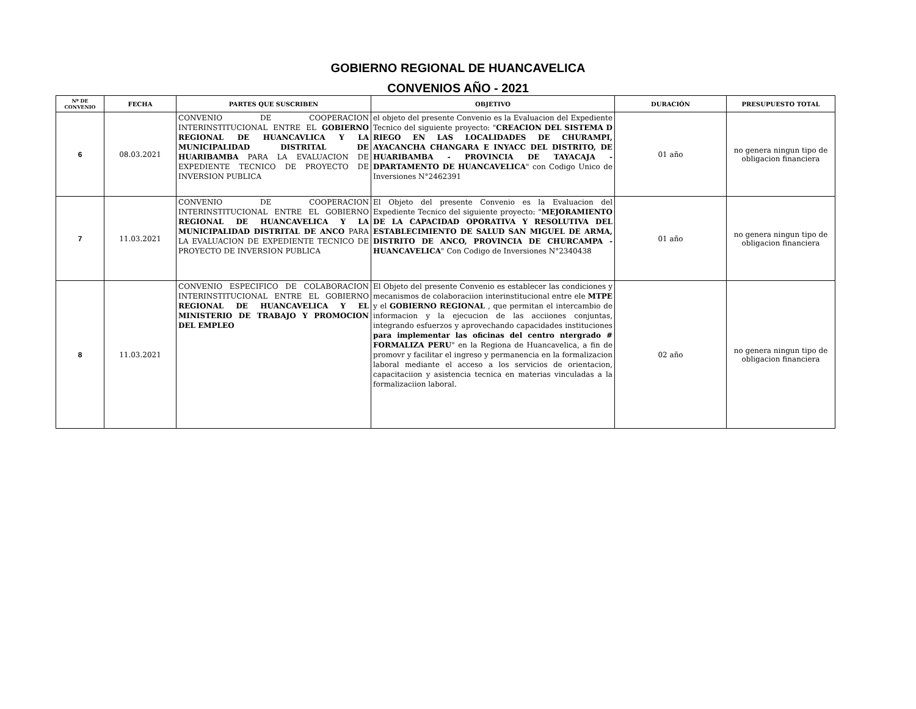GOBIERNO REGIONAL DE HUANCAVELICA
CONVENIOS AÑO - 2021
| Nº DE CONVENIO | FECHA | PARTES QUE SUSCRIBEN | OBJETIVO | DURACIÓN | PRESUPUESTO TOTAL |
| --- | --- | --- | --- | --- | --- |
| 6 | 08.03.2021 | CONVENIO DE COOPERACION INTERINSTITUCIONAL ENTRE EL GOBIERNO REGIONAL DE HUANCAVLICA Y LA MUNICIPALIDAD DISTRITAL DE HUARIBAMBA PARA LA EVALUACION DE EXPEDIENTE TECNICO DE PROYECTO DE INVERSION PUBLICA | el objeto del presente Convenio es la Evaluacion del Expediente Tecnico del siguiente proyecto: " CREACION DEL SISTEMA D RIEGO EN LAS LOCALIDADES DE CHURAMPI, AYACANCHA CHANGARA E INYACC DEL DISTRITO, DE HUARIBAMBA - PROVINCIA DE TAYACAJA - DPARTAMENTO DE HUANCAVELICA " con Codigo Unico de Inversiones N°2462391 | 01 año | no genera ningun tipo de obligacion financiera |
| 7 | 11.03.2021 | CONVENIO DE COOPERACION INTERINSTITUCIONAL ENTRE EL GOBIERNO REGIONAL DE HUANCAVELICA Y LA MUNICIPALIDAD DISTRITAL DE ANCO PARA LA EVALUACION DE EXPEDIENTE TECNICO DE PROYECTO DE INVERSION PUBLICA | El Objeto del presente Convenio es la Evaluacion del Expediente Tecnico del siguiente proyecto: " MEJORAMIENTO DE LA CAPACIDAD OPORATIVA Y RESOLUTIVA DEL ESTABLECIMIENTO DE SALUD SAN MIGUEL DE ARMA, DISTRITO DE ANCO, PROVINCIA DE CHURCAMPA - HUANCAVELICA " Con Codigo de Inversiones N°2340438 | 01 año | no genera ningun tipo de obligacion financiera |
| 8 | 11.03.2021 | CONVENIO ESPECIFICO DE COLABORACION INTERINSTITUCIONAL ENTRE EL GOBIERNO REGIONAL DE HUANCAVELICA Y EL MINISTERIO DE TRABAJO Y PROMOCION DEL EMPLEO | El Objeto del presente Convenio es establecer las condiciones y mecanismos de colaboraciion interinstitucional entre ele MTPE y el GOBIERNO REGIONAL , que permitan el intercambio de informacion y la ejecucion de las acciiones conjuntas, integrando esfuerzos y aprovechando capacidades instituciones para implementar las oficinas del centro ntergrado # FORMALIZA PERU " en la Regiona de Huancavelica, a fin de promovr y facilitar el ingreso y permanencia en la formalizacion laboral mediante el acceso a los servicios de orientacion, capacitaciion y asistencia tecnica en materias vinculadas a la formalizaciion laboral. | 02 año | no genera ningun tipo de obligacion financiera |